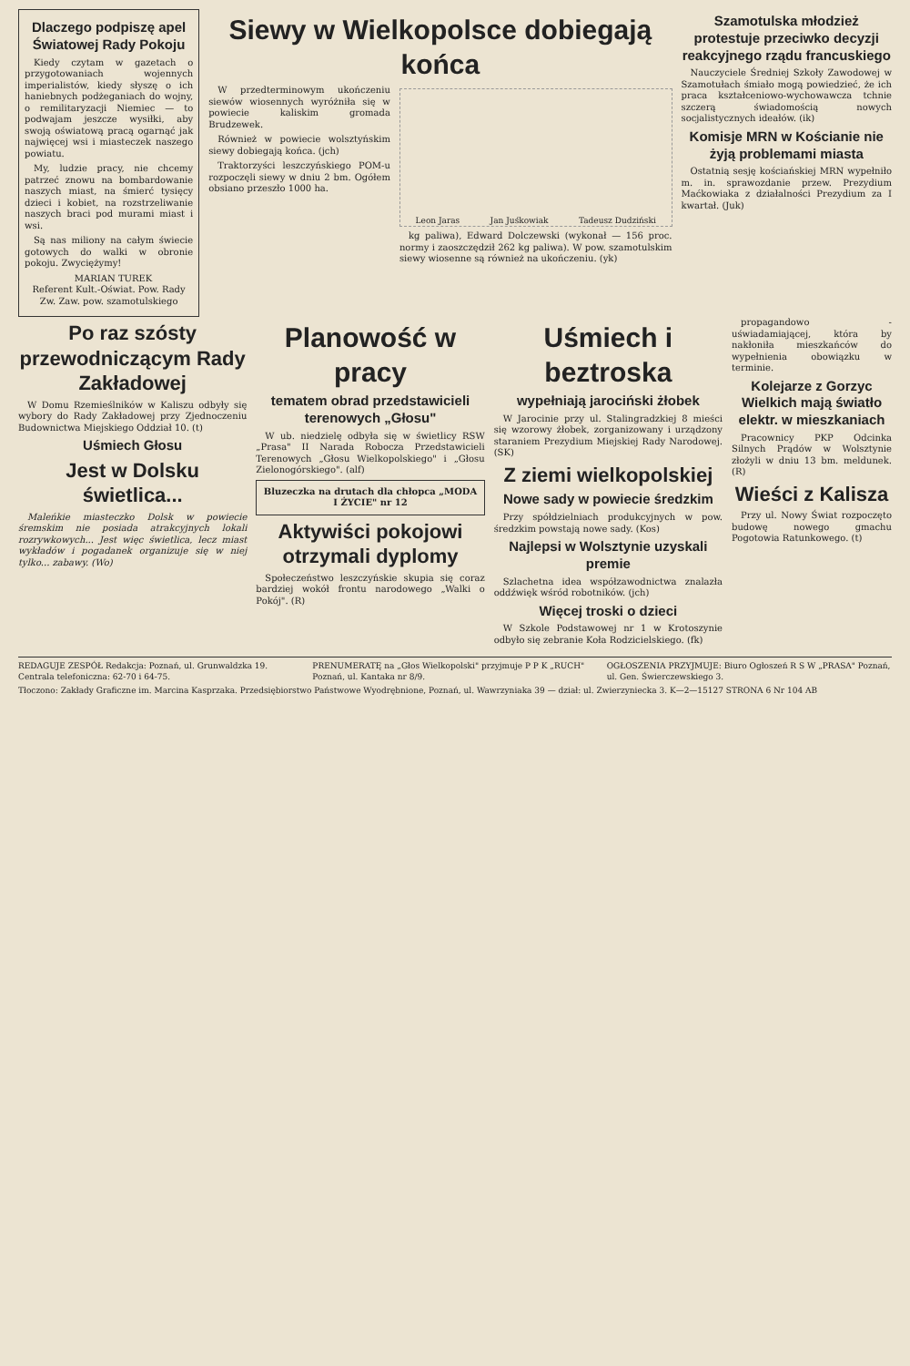Dlaczego podpiszę apel Światowej Rady Pokoju
Kiedy czytam w gazetach o przygotowaniach wojennych imperialistów, kiedy słyszę o ich haniebnych podżeganiach do wojny, o remilitaryzacji Niemiec — to podwajam jeszcze wysiłki, aby swoją oświatową pracą ogarnąć jak najwięcej wsi i miasteczek naszego powiatu.
My, ludzie pracy, nie chcemy patrzeć znowu na bombardowanie naszych miast, na śmierć tysięcy dzieci i kobiet, na rozstrzeliwanie naszych braci pod murami miast i wsi.
Są nas miliony na całym świecie gotowych do walki w obronie pokoju. Zwyciężymy!
MARIAN TUREK
Referent Kult.-Oświat. Pow. Rady Zw. Zaw. pow. szamotulskiego
Siewy w Wielkopolsce dobiegają końca
W przedterminowym ukończeniu siewów wiosennych wyróżniła się w powiecie kaliskim gromada Brudzewek.
Również w powiecie wolsztyńskim siewy dobiegają końca. (jch)
Traktorzyści leszczyńskiego POM-u rozpoczęli siewy w dniu 2 bm. Ogółem obsiano przeszło 1000 ha.
Leon Jaras Jan Juśkowiak Tadeusz Dudziński
kg paliwa), Edward Dolczewski (wykonał — 156 proc. normy i zaoszczędził 262 kg paliwa). W pow. szamotulskim siewy wiosenne są również na ukończeniu. (yk)
Szamotulska młodzież protestuje przeciwko decyzji reakcyjnego rządu francuskiego
Nauczyciele Średniej Szkoły Zawodowej w Szamotułach śmiało mogą powiedzieć, że ich praca kształceniowo-wychowawcza tchnie szczerą świadomością nowych socjalistycznych ideałów. (ik)
Komisje MRN w Kościanie nie żyją problemami miasta
Ostatnią sesję kościańskiej MRN wypełniło m. in. sprawozdanie przew. Prezydium Maćkowiaka z działalności Prezydium za I kwartał. (Juk)
Po raz szósty przewodniczącym Rady Zakładowej
W Domu Rzemieślników w Kaliszu odbyły się wybory do Rady Zakładowej przy Zjednoczeniu Budownictwa Miejskiego Oddział 10. (t)
Uśmiech Głosu
Jest w Dolsku świetlica...
Maleńkie miasteczko Dolsk w powiecie śremskim nie posiada atrakcyjnych lokali rozrywkowych... Jest więc świetlica, lecz miast wykładów i pogadanek organizuje się w niej tylko... zabawy. (Wo)
Planowość w pracy
tematem obrad przedstawicieli terenowych „Głosu"
W ub. niedzielę odbyła się w świetlicy RSW „Prasa" II Narada Robocza Przedstawicieli Terenowych „Głosu Wielkopolskiego" i „Głosu Zielonogórskiego". (alf)
Bluzeczka na drutach dla chłopca „MODA I ŻYCIE" nr 12
Aktywiści pokojowi otrzymali dyplomy
Społeczeństwo leszczyńskie skupia się coraz bardziej wokół frontu narodowego „Walki o Pokój". (R)
Uśmiech i beztroska
wypełniają jarociński żłobek
W Jarocinie przy ul. Stalingradzkiej 8 mieści się wzorowy żłobek, zorganizowany i urządzony staraniem Prezydium Miejskiej Rady Narodowej. (SK)
Z ziemi wielkopolskiej
Nowe sady w powiecie średzkim
Przy spółdzielniach produkcyjnych w pow. średzkim powstają nowe sady. (Kos)
Najlepsi w Wolsztynie uzyskali premie
Szlachetna idea współzawodnictwa znalazła oddźwięk wśród robotników. (jch)
Więcej troski o dzieci
W Szkole Podstawowej nr 1 w Krotoszynie odbyło się zebranie Koła Rodzicielskiego. (fk)
propagandowo - uświadamiającej, która by nakłoniła mieszkańców do wypełnienia obowiązku w terminie.
Kolejarze z Gorzyc Wielkich mają światło elektr. w mieszkaniach
Pracownicy PKP Odcinka Silnych Prądów w Wolsztynie złożyli w dniu 13 bm. meldunek. (R)
Wieści z Kalisza
Przy ul. Nowy Świat rozpoczęto budowę nowego gmachu Pogotowia Ratunkowego. (t)
REDAGUJE ZESPÓŁ Redakcja: Poznań, ul. Grunwaldzka 19. Centrala telefoniczna: 62-70 i 64-75.
PRENUMERATĘ na „Głos Wielkopolski" przyjmuje P P K „RUCH" Poznań, ul. Kantaka nr 8/9.
OGŁOSZENIA PRZYJMUJE: Biuro Ogłoszeń R S W „PRASA" Poznań, ul. Gen. Świerczewskiego 3.
Tłoczono: Zakłady Graficzne im. Marcina Kasprzaka. Przedsiębiorstwo Państwowe Wyodrębnione, Poznań, ul. Wawrzyniaka 39 — dział: ul. Zwierzyniecka 3. K—2—15127 STRONA 6 Nr 104 AB